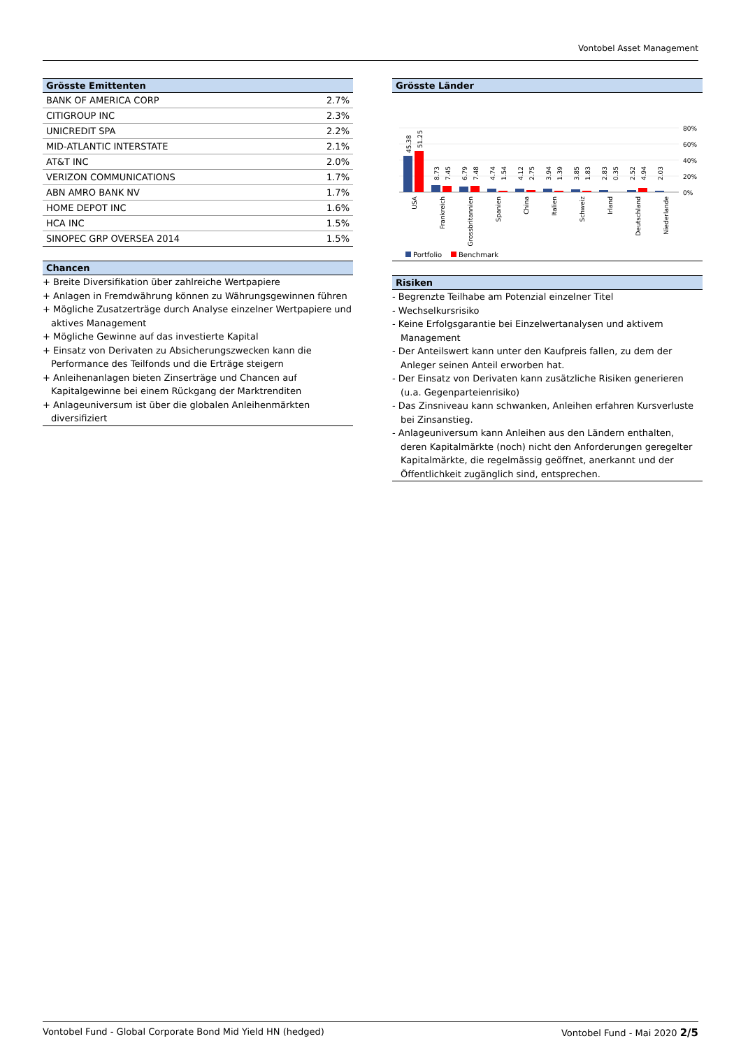Vontobel Asset Management
Grösste Emittenten
| BANK OF AMERICA CORP | 2.7% |
| CITIGROUP INC | 2.3% |
| UNICREDIT SPA | 2.2% |
| MID-ATLANTIC INTERSTATE | 2.1% |
| AT&T INC | 2.0% |
| VERIZON COMMUNICATIONS | 1.7% |
| ABN AMRO BANK NV | 1.7% |
| HOME DEPOT INC | 1.6% |
| HCA INC | 1.5% |
| SINOPEC GRP OVERSEA 2014 | 1.5% |
Chancen
+ Breite Diversifikation über zahlreiche Wertpapiere
+ Anlagen in Fremdwährung können zu Währungsgewinnen führen
+ Mögliche Zusatzerträge durch Analyse einzelner Wertpapiere und aktives Management
+ Mögliche Gewinne auf das investierte Kapital
+ Einsatz von Derivaten zu Absicherungszwecken kann die Performance des Teilfonds und die Erträge steigern
+ Anleihenanlagen bieten Zinserträge und Chancen auf Kapitalgewinne bei einem Rückgang der Marktrenditen
+ Anlageuniversum ist über die globalen Anleihenmärkten diversifiziert
Grösste Länder
80%
60%
40%
20%
0%
45.38
51.25
8.73
7.45
6.79
7.48
4.74
1.54
4.12
2.75
3.94
1.39
3.85
1.83
2.83
0.35
2.52
4.94
2.03
USA
Frankreich
Grossbritannien
Spanien
China
Italien
Schweiz
Irland
Deutschland
Niederlande
Portfolio
Benchmark
Risiken
- Begrenzte Teilhabe am Potenzial einzelner Titel
- Wechselkursrisiko
- Keine Erfolgsgarantie bei Einzelwertanalysen und aktivem Management
- Der Anteilswert kann unter den Kaufpreis fallen, zu dem der Anleger seinen Anteil erworben hat.
- Der Einsatz von Derivaten kann zusätzliche Risiken generieren (u.a. Gegenparteienrisiko)
- Das Zinsniveau kann schwanken, Anleihen erfahren Kursverluste bei Zinsanstieg.
- Anlageuniversum kann Anleihen aus den Ländern enthalten, deren Kapitalmärkte (noch) nicht den Anforderungen geregelter Kapitalmärkte, die regelmässig geöffnet, anerkannt und der Öffentlichkeit zugänglich sind, entsprechen.
Vontobel Fund - Global Corporate Bond Mid Yield HN (hedged) Vontobel Fund - Mai 2020 2/5